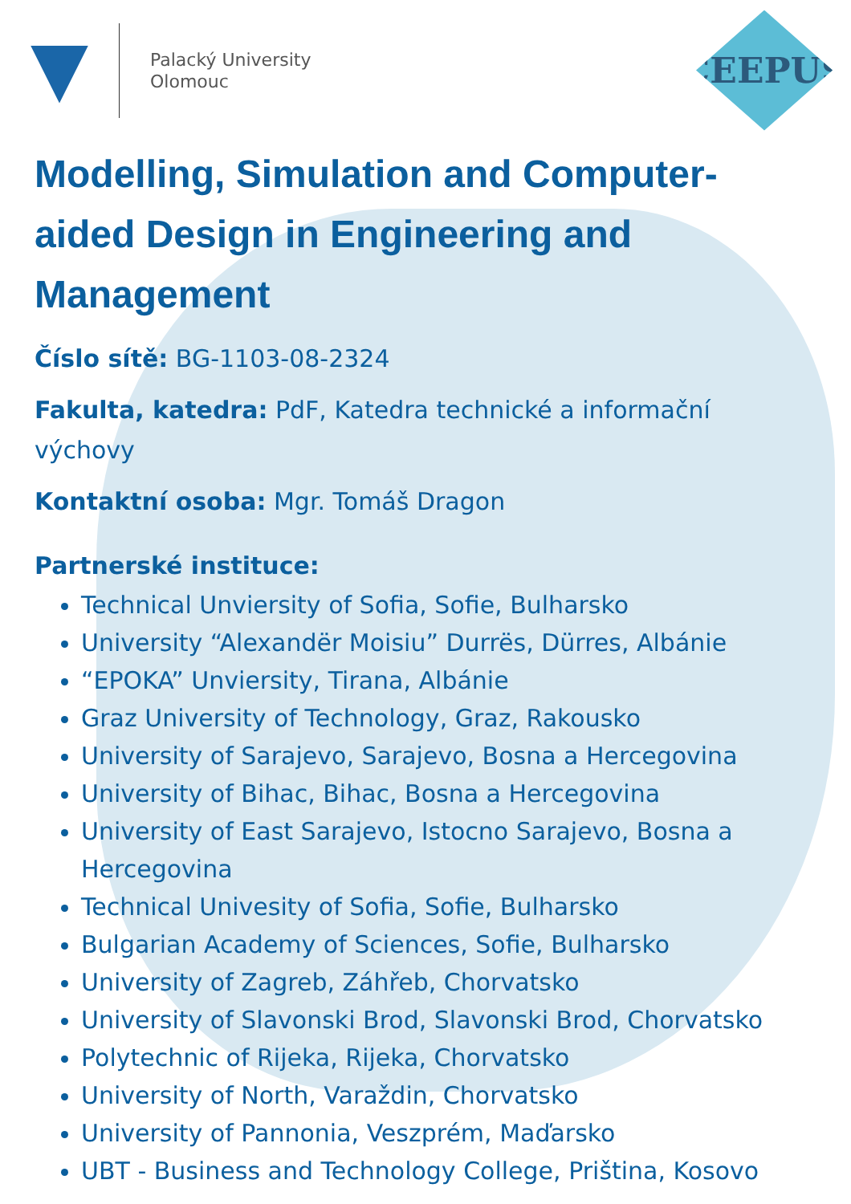Palacký University
Olomouc
CEEPUS
Modelling, Simulation and Computer-aided Design in Engineering and Management
Číslo sítě: BG-1103-08-2324
Fakulta, katedra: PdF, Katedra technické a informační výchovy
Kontaktní osoba: Mgr. Tomáš Dragon
Partnerské instituce:
Technical Unviersity of Sofia, Sofie, Bulharsko
University “Alexandër Moisiu” Durrës, Dürres, Albánie
“EPOKA” Unviersity, Tirana, Albánie
Graz University of Technology, Graz, Rakousko
University of Sarajevo, Sarajevo, Bosna a Hercegovina
University of Bihac, Bihac, Bosna a Hercegovina
University of East Sarajevo, Istocno Sarajevo, Bosna a Hercegovina
Technical Univesity of Sofia, Sofie, Bulharsko
Bulgarian Academy of Sciences, Sofie, Bulharsko
University of Zagreb, Záhřeb, Chorvatsko
University of Slavonski Brod, Slavonski Brod, Chorvatsko
Polytechnic of Rijeka, Rijeka, Chorvatsko
University of North, Varaždin, Chorvatsko
University of Pannonia, Veszprém, Maďarsko
UBT - Business and Technology College, Priština, Kosovo